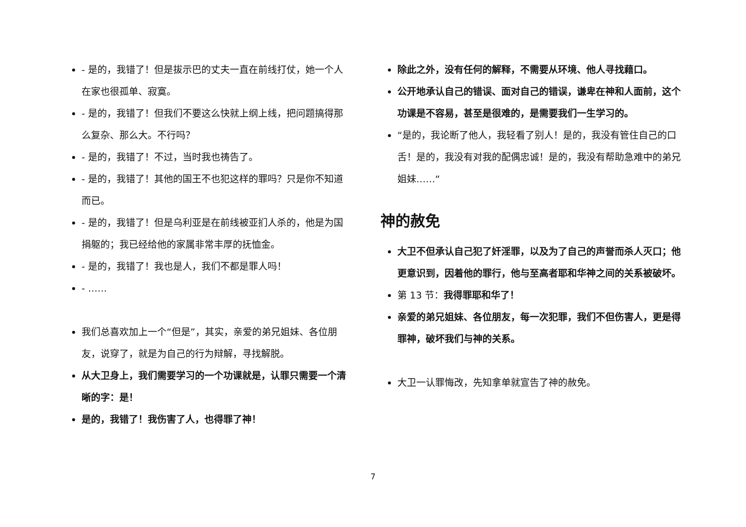- 是的，我错了！但是拔示巴的丈夫一直在前线打仗，她一个人在家也很孤单、寂寞。
- 是的，我错了！但我们不要这么快就上纲上线，把问题搞得那么复杂、那么大。不行吗？
- 是的，我错了！不过，当时我也祷告了。
- 是的，我错了！其他的国王不也犯这样的罪吗？只是你不知道而已。
- 是的，我错了！但是乌利亚是在前线被亚扪人杀的，他是为国捐躯的；我已经给他的家属非常丰厚的抚恤金。
- 是的，我错了！我也是人，我们不都是罪人吗！
- ……
我们总喜欢加上一个“但是”，其实，亲爱的弟兄姐妹、各位朋友，说穿了，就是为自己的行为辩解，寻找解脱。
从大卫身上，我们需要学习的一个功课就是，认罪只需要一个清晰的字：是！
是的，我错了！我伤害了人，也得罪了神！
除此之外，没有任何的解释，不需要从环境、他人寻找藉口。
公开地承认自己的错误、面对自己的错误，谦卑在神和人面前，这个功课是不容易，甚至是很难的，是需要我们一生学习的。
“是的，我论断了他人，我轻看了别人！是的，我没有管住自己的口舌！是的，我没有对我的配偶忠诚！是的，我没有帮助急难中的弟兄姐妹……“
神的赦免
大卫不但承认自己犯了奸淫罪，以及为了自己的声誉而杀人灭口；他更意识到，因着他的罪行，他与至高者耶和华神之间的关系被破坏。
第 13 节：我得罪耶和华了！
亲爱的弟兄姐妹、各位朋友，每一次犯罪，我们不但伤害人，更是得罪神，破坏我们与神的关系。
大卫一认罪悔改，先知拿单就宣告了神的赦免。
7